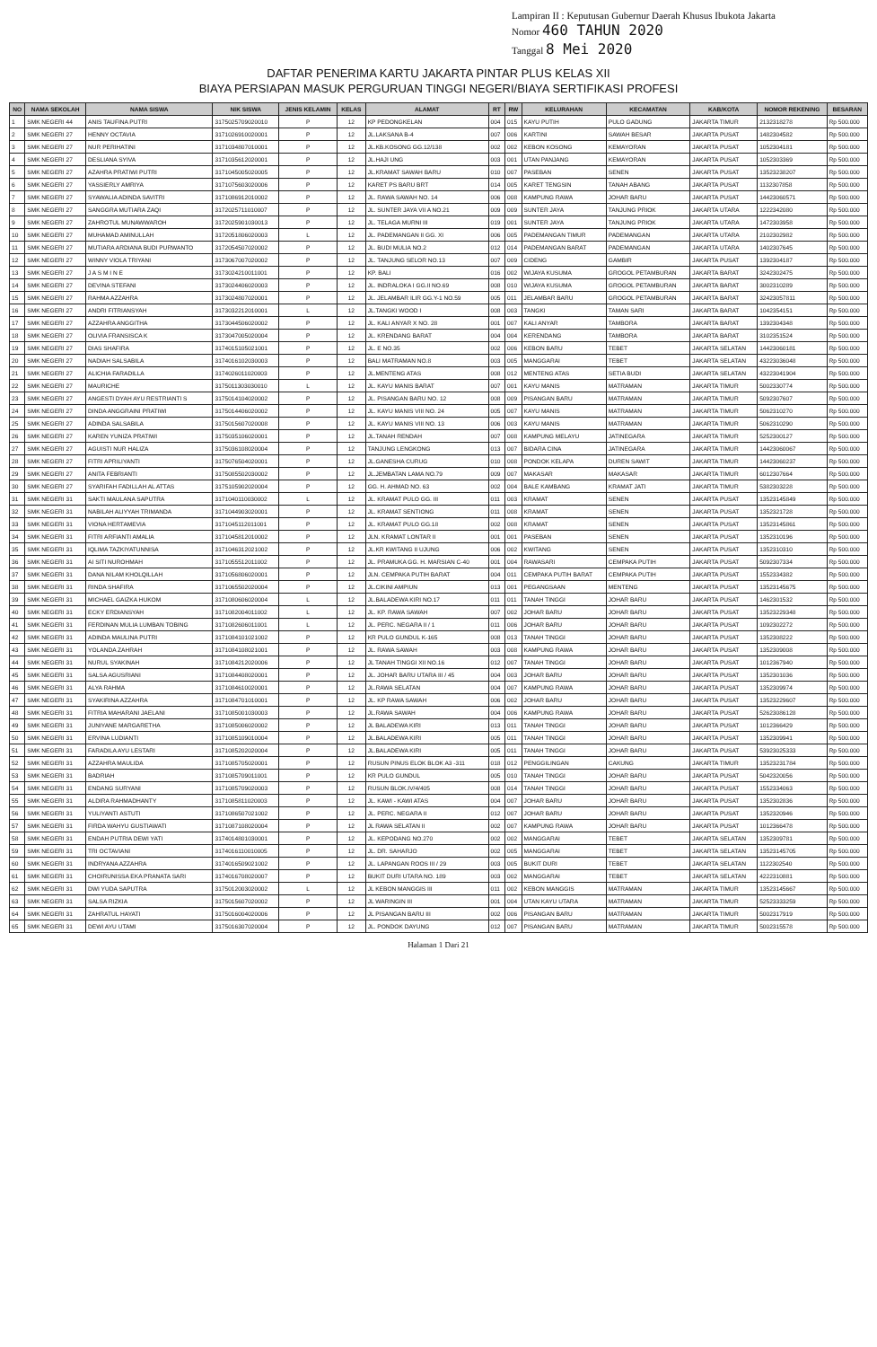Lampiran II : Keputusan Gubernur Daerah Khusus Ibukota Jakarta
Nomor 460 TAHUN 2020
Tanggal 8 Mei 2020
DAFTAR PENERIMA KARTU JAKARTA PINTAR PLUS KELAS XII
BIAYA PERSIAPAN MASUK PERGURUAN TINGGI NEGERI/BIAYA SERTIFIKASI PROFESI
| NO | NAMA SEKOLAH | NAMA SISWA | NIK SISWA | JENIS KELAMIN | KELAS | ALAMAT | RT | RW | KELURAHAN | KECAMATAN | KAB/KOTA | NOMOR REKENING | BESARAN |
| --- | --- | --- | --- | --- | --- | --- | --- | --- | --- | --- | --- | --- | --- |
| 1 | SMK NEGERI 44 | ANIS TAUFINA PUTRI | 3175025709020010 | P | 12 | KP PEDONGKELAN | 004 | 015 | KAYU PUTIH | PULO GADUNG | JAKARTA TIMUR | 2132318278 | Rp 500.000 |
| 2 | SMK NEGERI 27 | HENNY OCTAVIA | 3171026910020001 | P | 12 | JL.LAKSANA B-4 | 007 | 006 | KARTINI | SAWAH BESAR | JAKARTA PUSAT | 1482304582 | Rp 500.000 |
| 3 | SMK NEGERI 27 | NUR PERIHATINI | 3171034807010001 | P | 12 | JL.KB.KOSONG GG.12/138 | 002 | 002 | KEBON KOSONG | KEMAYORAN | JAKARTA PUSAT | 1052304181 | Rp 500.000 |
| 4 | SMK NEGERI 27 | DESLIANA SYIVA | 3171035612020001 | P | 12 | JL.HAJI UNG | 003 | 001 | UTAN PANJANG | KEMAYORAN | JAKARTA PUSAT | 1052303369 | Rp 500.000 |
| 5 | SMK NEGERI 27 | AZAHRA PRATIWI PUTRI | 3171045005020005 | P | 12 | JL.KRAMAT SAWAH BARU | 010 | 007 | PASEBAN | SENEN | JAKARTA PUSAT | 13523238207 | Rp 500.000 |
| 6 | SMK NEGERI 27 | YASSIERLY AMRIYA | 3171075603020006 | P | 12 | KARET PS BARU BRT | 014 | 005 | KARET TENGSIN | TANAH ABANG | JAKARTA PUSAT | 1132307858 | Rp 500.000 |
| 7 | SMK NEGERI 27 | SYAWALIA ADINDA SAVITRI | 3171086912010002 | P | 12 | JL. RAWA SAWAH NO. 14 | 006 | 008 | KAMPUNG RAWA | JOHAR BARU | JAKARTA PUSAT | 14423060571 | Rp 500.000 |
| 8 | SMK NEGERI 27 | SANGGRA MUTIARA ZAQI | 3172025711010007 | P | 12 | JL. SUNTER JAYA VII A NO.21 | 009 | 009 | SUNTER JAYA | TANJUNG PRIOK | JAKARTA UTARA | 1222342080 | Rp 500.000 |
| 9 | SMK NEGERI 27 | ZAHROTUL MUNAWWAROH | 3172025901030013 | P | 12 | JL. TELAGA MURNI III | 019 | 001 | SUNTER JAYA | TANJUNG PRIOK | JAKARTA UTARA | 1472303958 | Rp 500.000 |
| 10 | SMK NEGERI 27 | MUHAMAD AMINULLAH | 3172051806020003 | L | 12 | JL. PADEMANGAN II GG. XI | 006 | 005 | PADEMANGAN TIMUR | PADEMANGAN | JAKARTA UTARA | 2102302982 | Rp 500.000 |
| 11 | SMK NEGERI 27 | MUTIARA ARDIANA BUDI PURWANTO | 3172054507020002 | P | 12 | JL. BUDI MULIA NO.2 | 012 | 014 | PADEMANGAN BARAT | PADEMANGAN | JAKARTA UTARA | 1402307645 | Rp 500.000 |
| 12 | SMK NEGERI 27 | WINNY VIOLA TRIYANI | 3173067007020002 | P | 12 | JL. TANJUNG SELOR NO.13 | 007 | 009 | CIDENG | GAMBIR | JAKARTA PUSAT | 1392304187 | Rp 500.000 |
| 13 | SMK NEGERI 27 | J A S M I N E | 3173024210011001 | P | 12 | KP. BALI | 016 | 002 | WIJAYA KUSUMA | GROGOL PETAMBURAN | JAKARTA BARAT | 3242302475 | Rp 500.000 |
| 14 | SMK NEGERI 27 | DEVINA STEFANI | 3173024406020003 | P | 12 | JL. INDRALOKA I GG.II NO.69 | 008 | 010 | WIJAYA KUSUMA | GROGOL PETAMBURAN | JAKARTA BARAT | 3002310289 | Rp 500.000 |
| 15 | SMK NEGERI 27 | RAHMA AZZAHRA | 3173024807020001 | P | 12 | JL. JELAMBAR ILIR GG.Y-1 NO.59 | 005 | 011 | JELAMBAR BARU | GROGOL PETAMBURAN | JAKARTA BARAT | 32423057811 | Rp 500.000 |
| 16 | SMK NEGERI 27 | ANDRI FITRIANSYAH | 3173032212010001 | L | 12 | JL.TANGKI WOOD I | 008 | 003 | TANGKI | TAMAN SARI | JAKARTA BARAT | 1042354151 | Rp 500.000 |
| 17 | SMK NEGERI 27 | AZZAHRA ANGGITHA | 3173044506020002 | P | 12 | JL. KALI ANYAR X NO. 28 | 001 | 007 | KALI ANYAR | TAMBORA | JAKARTA BARAT | 1392304348 | Rp 500.000 |
| 18 | SMK NEGERI 27 | OLIVIA FRANSISCA K | 3173047005020004 | P | 12 | JL. KRENDANG BARAT | 004 | 004 | KERENDANG | TAMBORA | JAKARTA BARAT | 3102351524 | Rp 500.000 |
| 19 | SMK NEGERI 27 | DIAS SHAFIRA | 3174015105021001 | P | 12 | JL. E NO.35 | 002 | 006 | KEBON BARU | TEBET | JAKARTA SELATAN | 14423060181 | Rp 500.000 |
| 20 | SMK NEGERI 27 | NADIAH SALSABILA | 3174016102030003 | P | 12 | BALI MATRAMAN NO.8 | 003 | 005 | MANGGARAI | TEBET | JAKARTA SELATAN | 43223036048 | Rp 500.000 |
| 21 | SMK NEGERI 27 | ALICHIA FARADILLA | 3174026011020003 | P | 12 | JL.MENTENG ATAS | 008 | 012 | MENTENG ATAS | SETIA BUDI | JAKARTA SELATAN | 43223041904 | Rp 500.000 |
| 22 | SMK NEGERI 27 | MAURICHE | 3175011303030010 | L | 12 | JL. KAYU MANIS BARAT | 007 | 001 | KAYU MANIS | MATRAMAN | JAKARTA TIMUR | 5002330774 | Rp 500.000 |
| 23 | SMK NEGERI 27 | ANGESTI DYAH AYU RESTRIANTI S | 3175014104020002 | P | 12 | JL. PISANGAN BARU NO. 12 | 008 | 009 | PISANGAN BARU | MATRAMAN | JAKARTA TIMUR | 5092307607 | Rp 500.000 |
| 24 | SMK NEGERI 27 | DINDA ANGGRAINI PRATIWI | 3175014406020002 | P | 12 | JL. KAYU MANIS VIII NO. 24 | 005 | 007 | KAYU MANIS | MATRAMAN | JAKARTA TIMUR | 5062310270 | Rp 500.000 |
| 25 | SMK NEGERI 27 | ADINDA SALSABILA | 3175015607020008 | P | 12 | JL. KAYU MANIS VIII NO. 13 | 006 | 003 | KAYU MANIS | MATRAMAN | JAKARTA TIMUR | 5062310290 | Rp 500.000 |
| 26 | SMK NEGERI 27 | KAREN YUNIZA PRATIWI | 3175035106020001 | P | 12 | JL.TANAH RENDAH | 007 | 008 | KAMPUNG MELAYU | JATINEGARA | JAKARTA TIMUR | 5252300127 | Rp 500.000 |
| 27 | SMK NEGERI 27 | AGUISTI NUR HALIZA | 3175036108020004 | P | 12 | TANJUNG LENGKONG | 013 | 007 | BIDARA CINA | JATINEGARA | JAKARTA TIMUR | 14423060067 | Rp 500.000 |
| 28 | SMK NEGERI 27 | FITRI APRILIYANTI | 3175076504020001 | P | 12 | JL.GANESHA CURUG | 010 | 008 | PONDOK KELAPA | DUREN SAWIT | JAKARTA TIMUR | 14423060237 | Rp 500.000 |
| 29 | SMK NEGERI 27 | ANITA FEBRIANTI | 3175085502030002 | P | 12 | JL.JEMBATAN LAMA NO.79 | 009 | 007 | MAKASAR | MAKASAR | JAKARTA TIMUR | 6012307664 | Rp 500.000 |
| 30 | SMK NEGERI 27 | SYARIFAH FADILLAH AL ATTAS | 3175105902020004 | P | 12 | GG. H. AHMAD NO. 63 | 002 | 004 | BALE KAMBANG | KRAMAT JATI | JAKARTA TIMUR | 5382303228 | Rp 500.000 |
| 31 | SMK NEGERI 31 | SAKTI MAULANA SAPUTRA | 3171040110030002 | L | 12 | JL. KRAMAT PULO GG. III | 011 | 003 | KRAMAT | SENEN | JAKARTA PUSAT | 13523145849 | Rp 500.000 |
| 32 | SMK NEGERI 31 | NABILAH ALIYYAH TRIMANDA | 3171044903020001 | P | 12 | JL. KRAMAT SENTIONG | 011 | 008 | KRAMAT | SENEN | JAKARTA PUSAT | 1352321728 | Rp 500.000 |
| 33 | SMK NEGERI 31 | VIONA HERTAMEVIA | 3171045112011001 | P | 12 | JL. KRAMAT PULO GG.18 | 002 | 008 | KRAMAT | SENEN | JAKARTA PUSAT | 13523145861 | Rp 500.000 |
| 34 | SMK NEGERI 31 | FITRI ARFIANTI AMALIA | 3171045812010002 | P | 12 | JLN. KRAMAT LONTAR II | 001 | 001 | PASEBAN | SENEN | JAKARTA PUSAT | 1352310196 | Rp 500.000 |
| 35 | SMK NEGERI 31 | IQLIMA TAZKIYATUNNISA | 3171046312021002 | P | 12 | JL.KR KWITANG II UJUNG | 006 | 002 | KWITANG | SENEN | JAKARTA PUSAT | 1352310310 | Rp 500.000 |
| 36 | SMK NEGERI 31 | AI SITI NUROHMAH | 3171055512011002 | P | 12 | JL. PRAMUKA GG. H. MARSIAN C-40 | 001 | 004 | RAWASARI | CEMPAKA PUTIH | JAKARTA PUSAT | 5092307334 | Rp 500.000 |
| 37 | SMK NEGERI 31 | DANA NILAM KHOLQILLAH | 3171056806020001 | P | 12 | JLN. CEMPAKA PUTIH BARAT | 004 | 011 | CEMPAKA PUTIH BARAT | CEMPAKA PUTIH | JAKARTA PUSAT | 1552334382 | Rp 500.000 |
| 38 | SMK NEGERI 31 | RINDA SHAFIRA | 3171065502020004 | P | 12 | JL.CIKINI AMPIUN | 013 | 001 | PEGANGSAAN | MENTENG | JAKARTA PUSAT | 13523145675 | Rp 500.000 |
| 39 | SMK NEGERI 31 | MICHAEL GAIZKA HUKOM | 3171080606020004 | L | 12 | JL.BALADEWA KIRI NO.17 | 011 | 011 | TANAH TINGGI | JOHAR BARU | JAKARTA PUSAT | 1462301532 | Rp 500.000 |
| 40 | SMK NEGERI 31 | ECKY ERDIANSYAH | 3171082004011002 | L | 12 | JL. KP. RAWA SAWAH | 007 | 002 | JOHAR BARU | JOHAR BARU | JAKARTA PUSAT | 13523229348 | Rp 500.000 |
| 41 | SMK NEGERI 31 | FERDINAN MULIA LUMBAN TOBING | 3171082606011001 | L | 12 | JL. PERC. NEGARA II / 1 | 011 | 006 | JOHAR BARU | JOHAR BARU | JAKARTA PUSAT | 1092302272 | Rp 500.000 |
| 42 | SMK NEGERI 31 | ADINDA MAULINA PUTRI | 3171084101021002 | P | 12 | KR PULO GUNDUL K-165 | 008 | 013 | TANAH TINGGI | JOHAR BARU | JAKARTA PUSAT | 1352308222 | Rp 500.000 |
| 43 | SMK NEGERI 31 | YOLANDA ZAHRAH | 3171084108021001 | P | 12 | JL. RAWA SAWAH | 003 | 008 | KAMPUNG RAWA | JOHAR BARU | JAKARTA PUSAT | 1352309008 | Rp 500.000 |
| 44 | SMK NEGERI 31 | NURUL SYAKINAH | 3171084212020006 | P | 12 | JL TANAH TINGGI XII NO.16 | 012 | 007 | TANAH TINGGI | JOHAR BARU | JAKARTA PUSAT | 1012367940 | Rp 500.000 |
| 45 | SMK NEGERI 31 | SALSA AGUSRIANI | 3171084408020001 | P | 12 | JL. JOHAR BARU UTARA III / 45 | 004 | 003 | JOHAR BARU | JOHAR BARU | JAKARTA PUSAT | 1352301036 | Rp 500.000 |
| 46 | SMK NEGERI 31 | ALYA RAHMA | 3171084610020001 | P | 12 | JL.RAWA SELATAN | 004 | 007 | KAMPUNG RAWA | JOHAR BARU | JAKARTA PUSAT | 1352309974 | Rp 500.000 |
| 47 | SMK NEGERI 31 | SYAKIRINA AZZAHRA | 3171084701010001 | P | 12 | JL. KP RAWA SAWAH | 006 | 002 | JOHAR BARU | JOHAR BARU | JAKARTA PUSAT | 13523229607 | Rp 500.000 |
| 48 | SMK NEGERI 31 | FITRIA MAHARANI JAELANI | 3171085001030003 | P | 12 | JL.RAWA SAWAH | 004 | 006 | KAMPUNG RAWA | JOHAR BARU | JAKARTA PUSAT | 52623086128 | Rp 500.000 |
| 49 | SMK NEGERI 31 | JUNIYANE MARGARETHA | 3171085006020002 | P | 12 | JL BALADEWA KIRI | 013 | 011 | TANAH TINGGI | JOHAR BARU | JAKARTA PUSAT | 1012366429 | Rp 500.000 |
| 50 | SMK NEGERI 31 | ERVINA LUDIANTI | 3171085109010004 | P | 12 | JL.BALADEWA KIRI | 005 | 011 | TANAH TINGGI | JOHAR BARU | JAKARTA PUSAT | 1352309941 | Rp 500.000 |
| 51 | SMK NEGERI 31 | FARADILA AYU LESTARI | 3171085202020004 | P | 12 | JL.BALADEWA KIRI | 005 | 011 | TANAH TINGGI | JOHAR BARU | JAKARTA PUSAT | 53923025333 | Rp 500.000 |
| 52 | SMK NEGERI 31 | AZZAHRA MAULIDA | 3171085705020001 | P | 12 | RUSUN PINUS ELOK BLOK A3 -311 | 018 | 012 | PENGGILINGAN | CAKUNG | JAKARTA TIMUR | 13523231784 | Rp 500.000 |
| 53 | SMK NEGERI 31 | BADRIAH | 3171085709011001 | P | 12 | KR PULO GUNDUL | 005 | 010 | TANAH TINGGI | JOHAR BARU | JAKARTA PUSAT | 5042320056 | Rp 500.000 |
| 54 | SMK NEGERI 31 | ENDANG SURYANI | 3171085709020003 | P | 12 | RUSUN BLOK.IV/4/405 | 008 | 014 | TANAH TINGGI | JOHAR BARU | JAKARTA PUSAT | 1552334063 | Rp 500.000 |
| 55 | SMK NEGERI 31 | ALDIRA RAHMADHANTY | 3171085811020003 | P | 12 | JL. KAWI - KAWI ATAS | 004 | 007 | JOHAR BARU | JOHAR BARU | JAKARTA PUSAT | 1352302836 | Rp 500.000 |
| 56 | SMK NEGERI 31 | YULIYANTI ASTUTI | 3171086507021002 | P | 12 | JL. PERC. NEGARA II | 012 | 007 | JOHAR BARU | JOHAR BARU | JAKARTA PUSAT | 1352320946 | Rp 500.000 |
| 57 | SMK NEGERI 31 | FIRDA WAHYU GUSTIAWATI | 3171087108020004 | P | 12 | JL RAWA SELATAN II | 002 | 007 | KAMPUNG RAWA | JOHAR BARU | JAKARTA PUSAT | 1012366478 | Rp 500.000 |
| 58 | SMK NEGERI 31 | ENDAH PUTRIA DEWI YATI | 3174014801030001 | P | 12 | JL. KEPODANG NO.270 | 002 | 002 | MANGGARAI | TEBET | JAKARTA SELATAN | 1352309781 | Rp 500.000 |
| 59 | SMK NEGERI 31 | TRI OCTAVIANI | 3174016110010005 | P | 12 | JL. DR. SAHARJO | 002 | 005 | MANGGARAI | TEBET | JAKARTA SELATAN | 13523145705 | Rp 500.000 |
| 60 | SMK NEGERI 31 | INDRYANA AZZAHRA | 3174016509021002 | P | 12 | JL. LAPANGAN ROOS III / 29 | 003 | 005 | BUKIT DURI | TEBET | JAKARTA SELATAN | 1122302540 | Rp 500.000 |
| 61 | SMK NEGERI 31 | CHOIRUNISSA EKA PRANATA SARI | 3174016708020007 | P | 12 | BUKIT DURI UTARA NO. 189 | 003 | 002 | MANGGARAI | TEBET | JAKARTA SELATAN | 4222310881 | Rp 500.000 |
| 62 | SMK NEGERI 31 | DWI YUDA SAPUTRA | 3175012003020002 | L | 12 | JL KEBON MANGGIS III | 011 | 002 | KEBON MANGGIS | MATRAMAN | JAKARTA TIMUR | 13523145667 | Rp 500.000 |
| 63 | SMK NEGERI 31 | SALSA RIZKIA | 3175015607020002 | P | 12 | JL WARINGIN III | 001 | 004 | UTAN KAYU UTARA | MATRAMAN | JAKARTA TIMUR | 52523333259 | Rp 500.000 |
| 64 | SMK NEGERI 31 | ZAHRATUL HAYATI | 3175016004020006 | P | 12 | JL PISANGAN BARU III | 002 | 006 | PISANGAN BARU | MATRAMAN | JAKARTA TIMUR | 5002317919 | Rp 500.000 |
| 65 | SMK NEGERI 31 | DEWI AYU UTAMI | 3175016307020004 | P | 12 | JL. PONDOK DAYUNG | 012 | 007 | PISANGAN BARU | MATRAMAN | JAKARTA TIMUR | 5002315578 | Rp 500.000 |
Halaman 1 Dari 21